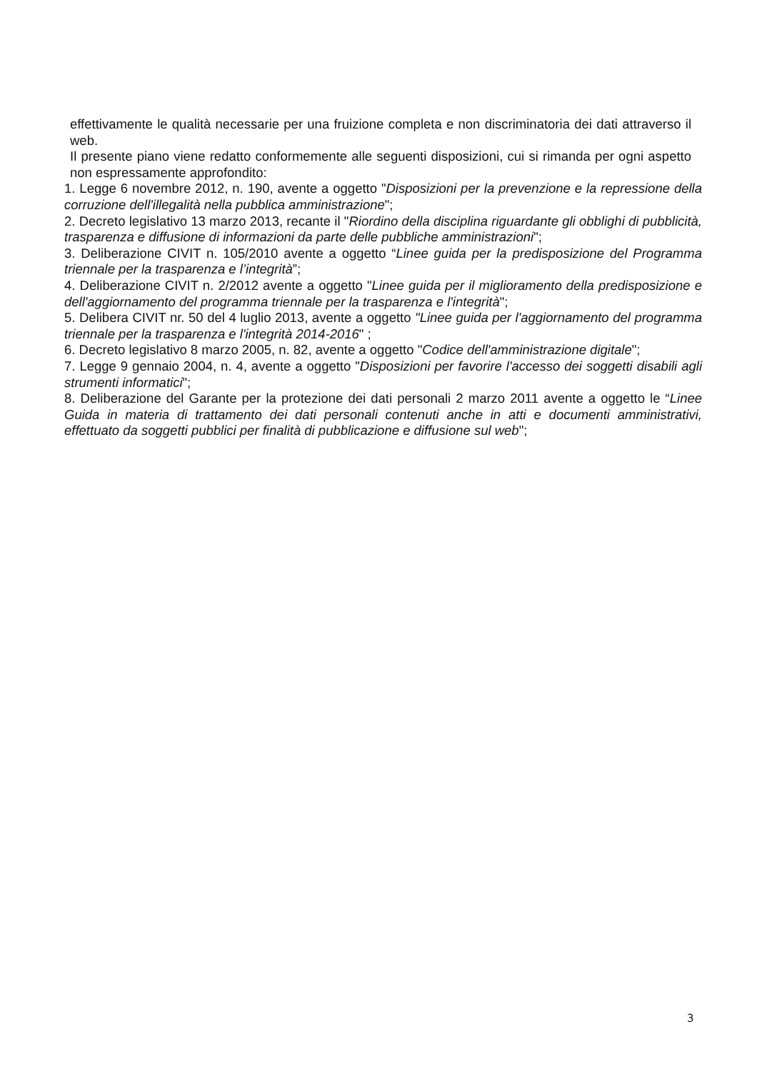effettivamente le qualità necessarie per una fruizione completa e non discriminatoria dei dati attraverso il web.
Il presente piano viene redatto conformemente alle seguenti disposizioni, cui si rimanda per ogni aspetto non espressamente approfondito:
1. Legge 6 novembre 2012, n. 190, avente a oggetto "Disposizioni per la prevenzione e la repressione della corruzione dell'illegalità nella pubblica amministrazione";
2. Decreto legislativo 13 marzo 2013, recante il "Riordino della disciplina riguardante gli obblighi di pubblicità, trasparenza e diffusione di informazioni da parte delle pubbliche amministrazioni";
3. Deliberazione CIVIT n. 105/2010 avente a oggetto “Linee guida per la predisposizione del Programma triennale per la trasparenza e l’integrità”;
4. Deliberazione CIVIT n. 2/2012 avente a oggetto "Linee guida per il miglioramento della predisposizione e dell'aggiornamento del programma triennale per la trasparenza e l'integrità";
5. Delibera CIVIT nr. 50 del 4 luglio 2013, avente a oggetto "Linee guida per l'aggiornamento del programma triennale per la trasparenza e l'integrità 2014-2016" ;
6. Decreto legislativo 8 marzo 2005, n. 82, avente a oggetto "Codice dell'amministrazione digitale";
7. Legge 9 gennaio 2004, n. 4, avente a oggetto "Disposizioni per favorire l'accesso dei soggetti disabili agli strumenti informatici";
8. Deliberazione del Garante per la protezione dei dati personali 2 marzo 2011 avente a oggetto le “Linee Guida in materia di trattamento dei dati personali contenuti anche in atti e documenti amministrativi, effettuato da soggetti pubblici per finalità di pubblicazione e diffusione sul web";
3